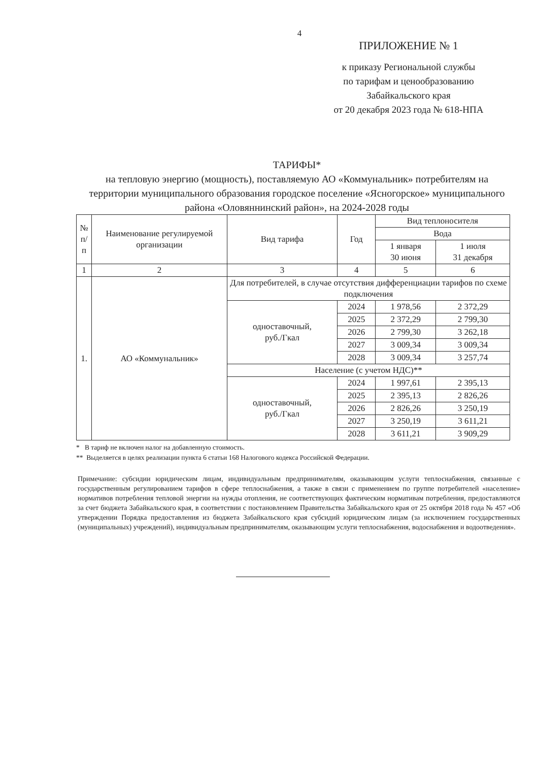4
ПРИЛОЖЕНИЕ № 1
к приказу Региональной службы
по тарифам и ценообразованию
Забайкальского края
от 20 декабря 2023 года № 618-НПА
ТАРИФЫ*
на тепловую энергию (мощность), поставляемую АО «Коммунальник» потребителям на территории муниципального образования городское поселение «Ясногорское» муниципального района «Оловяннинский район», на 2024-2028 годы
| № п/п | Наименование регулируемой организации | Вид тарифа | Год | Вид теплоносителя | |
| --- | --- | --- | --- | --- | --- |
| | | | | Вода | |
| | | | | 1 января 30 июня | 1 июля 31 декабря |
| 1 | 2 | 3 | 4 | 5 | 6 |
| 1. | АО «Коммунальник» | Для потребителей, в случае отсутствия дифференциации тарифов по схеме подключения | | | |
| | | одноставочный, руб./Гкал | 2024 | 1 978,56 | 2 372,29 |
| | | | 2025 | 2 372,29 | 2 799,30 |
| | | | 2026 | 2 799,30 | 3 262,18 |
| | | | 2027 | 3 009,34 | 3 009,34 |
| | | | 2028 | 3 009,34 | 3 257,74 |
| | | Население (с учетом НДС)** | | | |
| | | одноставочный, руб./Гкал | 2024 | 1 997,61 | 2 395,13 |
| | | | 2025 | 2 395,13 | 2 826,26 |
| | | | 2026 | 2 826,26 | 3 250,19 |
| | | | 2027 | 3 250,19 | 3 611,21 |
| | | | 2028 | 3 611,21 | 3 909,29 |
* В тариф не включен налог на добавленную стоимость.
** Выделяется в целях реализации пункта 6 статьи 168 Налогового кодекса Российской Федерации.
Примечание: субсидии юридическим лицам, индивидуальным предпринимателям, оказывающим услуги теплоснабжения, связанные с государственным регулированием тарифов в сфере теплоснабжения, а также в связи с применением по группе потребителей «население» нормативов потребления тепловой энергии на нужды отопления, не соответствующих фактическим нормативам потребления, предоставляются за счет бюджета Забайкальского края, в соответствии с постановлением Правительства Забайкальского края от 25 октября 2018 года № 457 «Об утверждении Порядка предоставления из бюджета Забайкальского края субсидий юридическим лицам (за исключением государственных (муниципальных) учреждений), индивидуальным предпринимателям, оказывающим услуги теплоснабжения, водоснабжения и водоотведения».